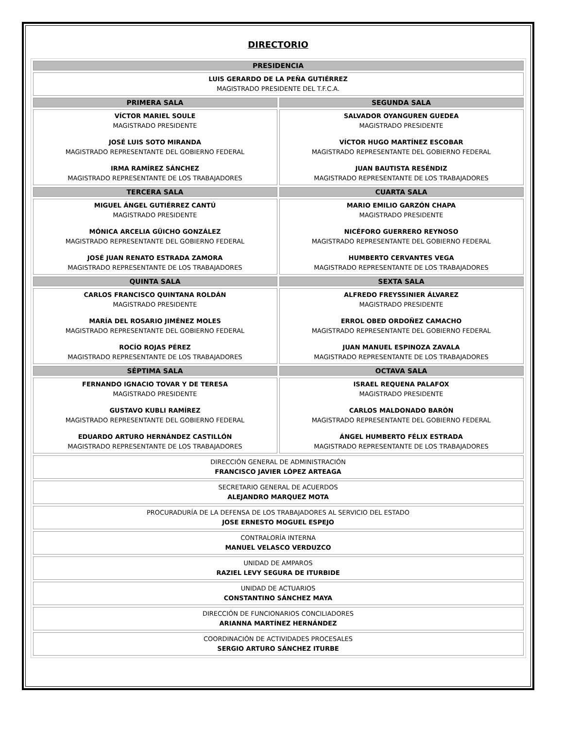DIRECTORIO
| PRESIDENCIA | |
| --- | --- |
| LUIS GERARDO DE LA PEÑA GUTIÉRREZ MAGISTRADO PRESIDENTE DEL T.F.C.A. | |
| PRIMERA SALA | SEGUNDA SALA |
| VÍCTOR MARIEL SOULE MAGISTRADO PRESIDENTE JOSÉ LUIS SOTO MIRANDA MAGISTRADO REPRESENTANTE DEL GOBIERNO FEDERAL IRMA RAMÍREZ SÁNCHEZ MAGISTRADO REPRESENTANTE DE LOS TRABAJADORES | SALVADOR OYANGUREN GUEDEA MAGISTRADO PRESIDENTE VÍCTOR HUGO MARTÍNEZ ESCOBAR MAGISTRADO REPRESENTANTE DEL GOBIERNO FEDERAL JUAN BAUTISTA RESÉNDIZ MAGISTRADO REPRESENTANTE DE LOS TRABAJADORES |
| TERCERA SALA | CUARTA SALA |
| MIGUEL ÁNGEL GUTIÉRREZ CANTÚ MAGISTRADO PRESIDENTE MÓNICA ARCELIA GÜICHO GONZÁLEZ MAGISTRADO REPRESENTANTE DEL GOBIERNO FEDERAL JOSÉ JUAN RENATO ESTRADA ZAMORA MAGISTRADO REPRESENTANTE DE LOS TRABAJADORES | MARIO EMILIO GARZÓN CHAPA MAGISTRADO PRESIDENTE NICÉFORO GUERRERO REYNOSO MAGISTRADO REPRESENTANTE DEL GOBIERNO FEDERAL HUMBERTO CERVANTES VEGA MAGISTRADO REPRESENTANTE DE LOS TRABAJADORES |
| QUINTA SALA | SEXTA SALA |
| CARLOS FRANCISCO QUINTANA ROLDÁN MAGISTRADO PRESIDENTE MARÍA DEL ROSARIO JIMÉNEZ MOLES MAGISTRADO REPRESENTANTE DEL GOBIERNO FEDERAL ROCÍO ROJAS PÉREZ MAGISTRADO REPRESENTANTE DE LOS TRABAJADORES | ALFREDO FREYSSINIER ÁLVAREZ MAGISTRADO PRESIDENTE ERROL OBED ORDOÑEZ CAMACHO MAGISTRADO REPRESENTANTE DEL GOBIERNO FEDERAL JUAN MANUEL ESPINOZA ZAVALA MAGISTRADO REPRESENTANTE DE LOS TRABAJADORES |
| SÉPTIMA SALA | OCTAVA SALA |
| FERNANDO IGNACIO TOVAR Y DE TERESA MAGISTRADO PRESIDENTE GUSTAVO KUBLI RAMÍREZ MAGISTRADO REPRESENTANTE DEL GOBIERNO FEDERAL EDUARDO ARTURO HERNÁNDEZ CASTILLÓN MAGISTRADO REPRESENTANTE DE LOS TRABAJADORES | ISRAEL REQUENA PALAFOX MAGISTRADO PRESIDENTE CARLOS MALDONADO BARÓN MAGISTRADO REPRESENTANTE DEL GOBIERNO FEDERAL ÁNGEL HUMBERTO FÉLIX ESTRADA MAGISTRADO REPRESENTANTE DE LOS TRABAJADORES |
| DIRECCIÓN GENERAL DE ADMINISTRACIÓN FRANCISCO JAVIER LÓPEZ ARTEAGA | |
| SECRETARIO GENERAL DE ACUERDOS ALEJANDRO MARQUEZ MOTA | |
| PROCURADURÍA DE LA DEFENSA DE LOS TRABAJADORES AL SERVICIO DEL ESTADO JOSE ERNESTO MOGUEL ESPEJO | |
| CONTRALORÍA INTERNA MANUEL VELASCO VERDUZCO | |
| UNIDAD DE AMPAROS RAZIEL LEVY SEGURA DE ITURBIDE | |
| UNIDAD DE ACTUARIOS CONSTANTINO SÁNCHEZ MAYA | |
| DIRECCIÓN DE FUNCIONARIOS CONCILIADORES ARIANNA MARTÍNEZ HERNÁNDEZ | |
| COORDINACIÓN DE ACTIVIDADES PROCESALES SERGIO ARTURO SÁNCHEZ ITURBE | |